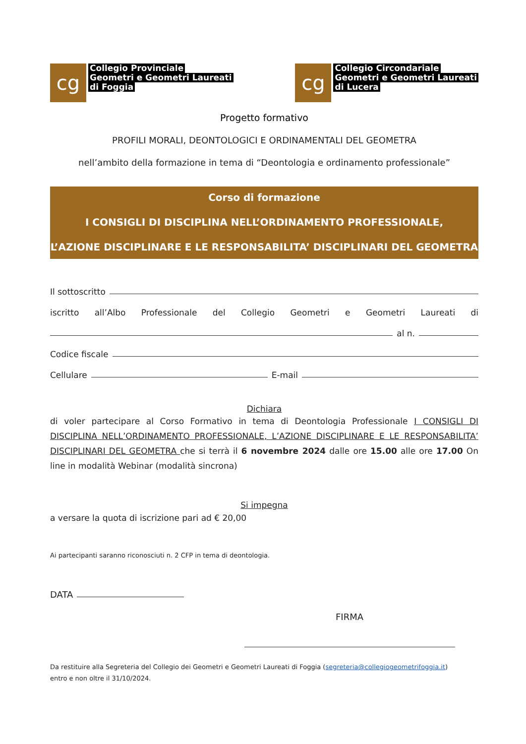cg
Collegio Provinciale
Geometri e Geometri Laureati
di Foggia
cg
Collegio Circondariale
Geometri e Geometri Laureati
di Lucera
Progetto formativo
PROFILI MORALI, DEONTOLOGICI E ORDINAMENTALI DEL GEOMETRA
nell’ambito della formazione in tema di “Deontologia e ordinamento professionale”
Corso di formazione
I CONSIGLI DI DISCIPLINA NELL’ORDINAMENTO PROFESSIONALE,
L’AZIONE DISCIPLINARE E LE RESPONSABILITA’ DISCIPLINARI DEL GEOMETRA
Il sottoscritto
iscritto all’Albo Professionale del Collegio Geometri e Geometri Laureati di
al n.
Codice fiscale
Cellulare E-mail
Dichiara
di voler partecipare al Corso Formativo in tema di Deontologia Professionale I CONSIGLI DI DISCIPLINA NELL’ORDINAMENTO PROFESSIONALE, L’AZIONE DISCIPLINARE E LE RESPONSABILITA’ DISCIPLINARI DEL GEOMETRA che si terrà il 6 novembre 2024 dalle ore 15.00 alle ore 17.00 On line in modalità Webinar (modalità sincrona)
Si impegna
a versare la quota di iscrizione pari ad € 20,00
Ai partecipanti saranno riconosciuti n. 2 CFP in tema di deontologia.
DATA
FIRMA
Da restituire alla Segreteria del Collegio dei Geometri e Geometri Laureati di Foggia (segreteria@collegiogeometrifoggia.it)
entro e non oltre il 31/10/2024.